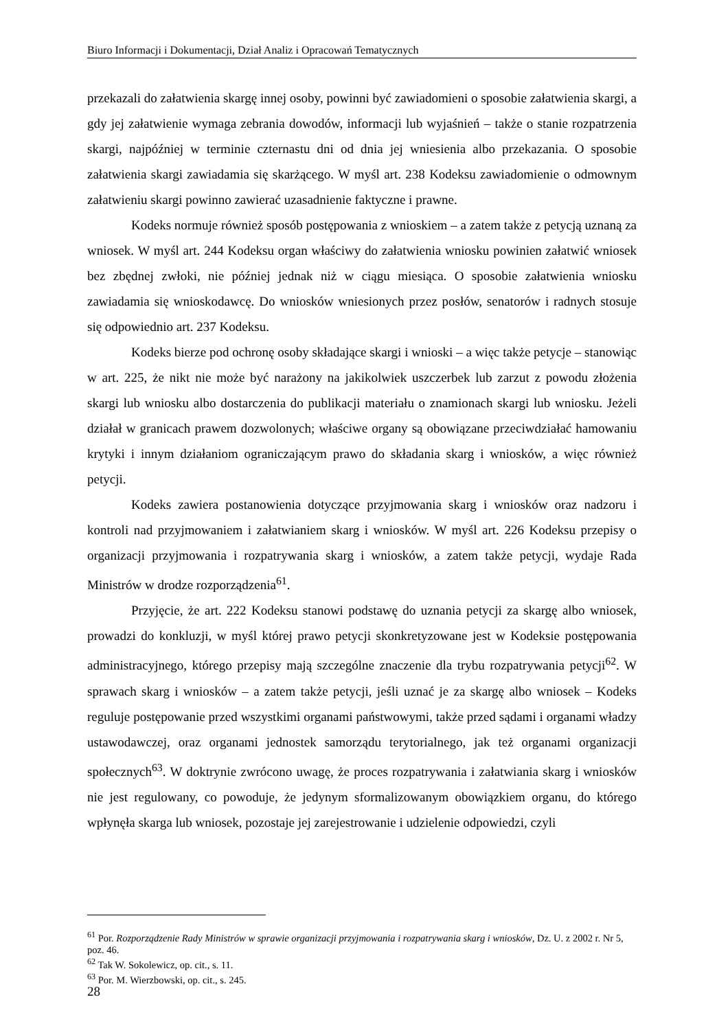Biuro Informacji i Dokumentacji, Dział Analiz i Opracowań Tematycznych
przekazali do załatwienia skargę innej osoby, powinni być zawiadomieni o sposobie załatwienia skargi, a gdy jej załatwienie wymaga zebrania dowodów, informacji lub wyjaśnień – także o stanie rozpatrzenia skargi, najpóźniej w terminie czternastu dni od dnia jej wniesienia albo przekazania. O sposobie załatwienia skargi zawiadamia się skarżącego. W myśl art. 238 Kodeksu zawiadomienie o odmownym załatwieniu skargi powinno zawierać uzasadnienie faktyczne i prawne.
Kodeks normuje również sposób postępowania z wnioskiem – a zatem także z petycją uznaną za wniosek. W myśl art. 244 Kodeksu organ właściwy do załatwienia wniosku powinien załatwić wniosek bez zbędnej zwłoki, nie później jednak niż w ciągu miesiąca. O sposobie załatwienia wniosku zawiadamia się wnioskodawcę. Do wniosków wniesionych przez posłów, senatorów i radnych stosuje się odpowiednio art. 237 Kodeksu.
Kodeks bierze pod ochronę osoby składające skargi i wnioski – a więc także petycje – stanowiąc w art. 225, że nikt nie może być narażony na jakikolwiek uszczerbek lub zarzut z powodu złożenia skargi lub wniosku albo dostarczenia do publikacji materiału o znamionach skargi lub wniosku. Jeżeli działał w granicach prawem dozwolonych; właściwe organy są obowiązane przeciwdziałać hamowaniu krytyki i innym działaniom ograniczającym prawo do składania skarg i wniosków, a więc również petycji.
Kodeks zawiera postanowienia dotyczące przyjmowania skarg i wniosków oraz nadzoru i kontroli nad przyjmowaniem i załatwianiem skarg i wniosków. W myśl art. 226 Kodeksu przepisy o organizacji przyjmowania i rozpatrywania skarg i wniosków, a zatem także petycji, wydaje Rada Ministrów w drodze rozporządzenia<sup>61</sup>.
Przyjęcie, że art. 222 Kodeksu stanowi podstawę do uznania petycji za skargę albo wniosek, prowadzi do konkluzji, w myśl której prawo petycji skonkretyzowane jest w Kodeksie postępowania administracyjnego, którego przepisy mają szczególne znaczenie dla trybu rozpatrywania petycji<sup>62</sup>. W sprawach skarg i wniosków – a zatem także petycji, jeśli uznać je za skargę albo wniosek – Kodeks reguluje postępowanie przed wszystkimi organami państwowymi, także przed sądami i organami władzy ustawodawczej, oraz organami jednostek samorządu terytorialnego, jak też organami organizacji społecznych<sup>63</sup>. W doktrynie zwrócono uwagę, że proces rozpatrywania i załatwiania skarg i wniosków nie jest regulowany, co powoduje, że jedynym sformalizowanym obowiązkiem organu, do którego wpłynęła skarga lub wniosek, pozostaje jej zarejestrowanie i udzielenie odpowiedzi, czyli
<sup>61</sup> Por. Rozporządzenie Rady Ministrów w sprawie organizacji przyjmowania i rozpatrywania skarg i wniosków, Dz. U. z 2002 r. Nr 5, poz. 46.
<sup>62</sup> Tak W. Sokolewicz, op. cit., s. 11.
<sup>63</sup> Por. M. Wierzbowski, op. cit., s. 245.
28